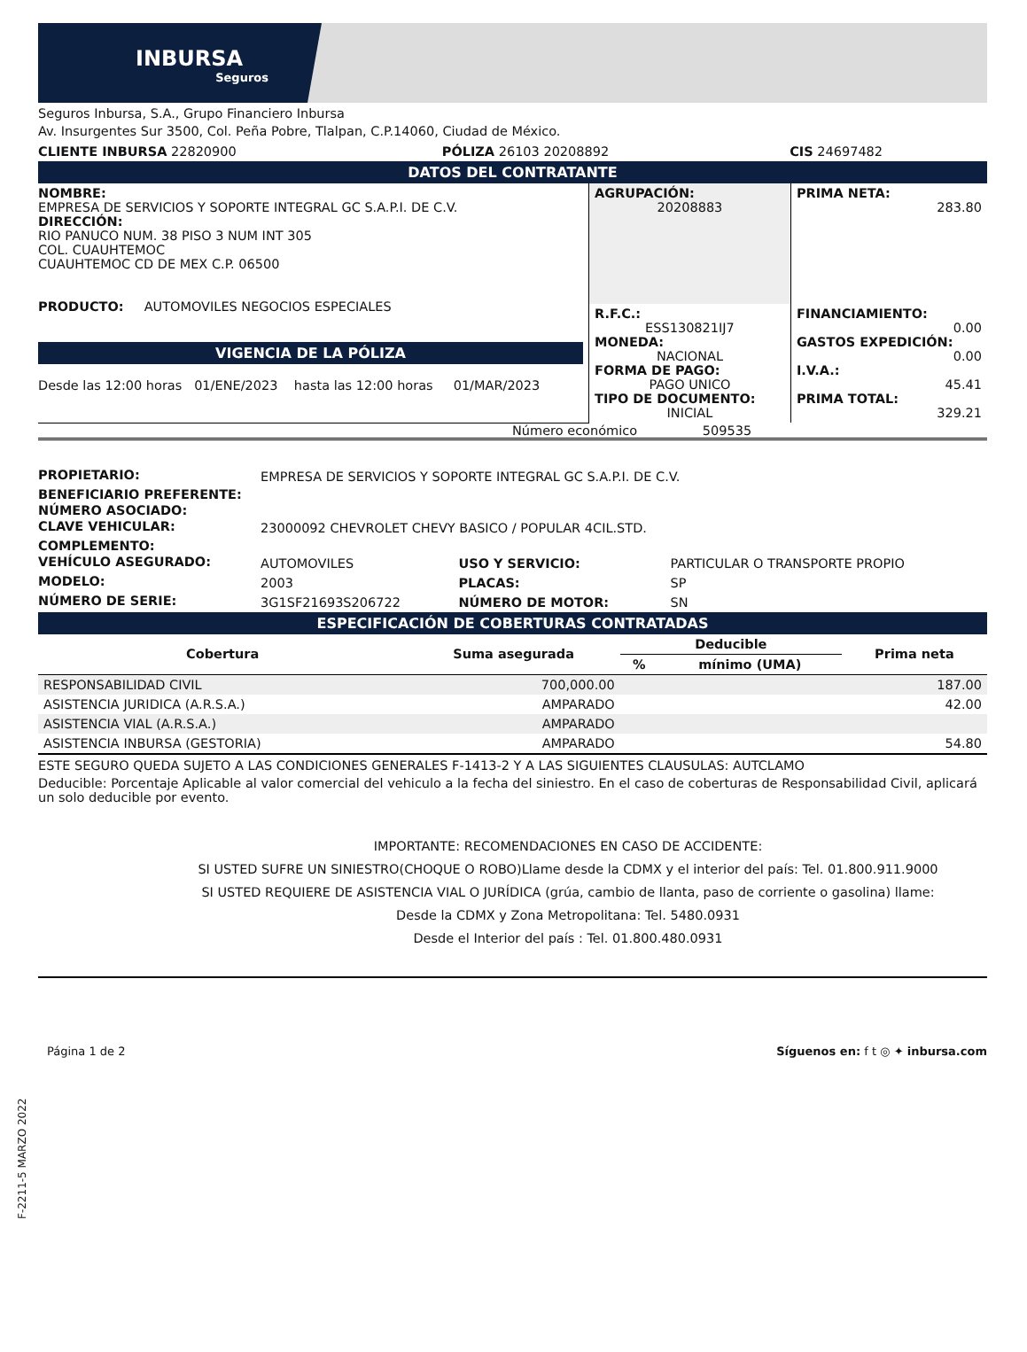INBURSA
Seguros
Seguros Inbursa, S.A., Grupo Financiero Inbursa
Av. Insurgentes Sur 3500, Col. Peña Pobre, Tlalpan, C.P.14060, Ciudad de México.
| CLIENTE INBURSA 22820900 | PÓLIZA 26103 20208892 | CIS 24697482 |
DATOS DEL CONTRATANTE
| NOMBRE: EMPRESA DE SERVICIOS Y SOPORTE INTEGRAL GC S.A.P.I. DE C.V. DIRECCIÓN: RIO PANUCO NUM. 38 PISO 3 NUM INT 305 COL. CUAUHTEMOC CUAUHTEMOC CD DE MEX C.P. 06500 PRODUCTO: AUTOMOVILES NEGOCIOS ESPECIALES VIGENCIA DE LA PÓLIZA Desde las 12:00 horas 01/ENE/2023 hasta las 12:00 horas 01/MAR/2023 | AGRUPACIÓN: 20208883 | PRIMA NETA: 283.80 |
| | R.F.C.: ESS130821IJ7 MONEDA: NACIONAL FORMA DE PAGO: PAGO UNICO TIPO DE DOCUMENTO: INICIAL | FINANCIAMIENTO: 0.00 GASTOS EXPEDICIÓN: 0.00 I.V.A.: 45.41 PRIMA TOTAL: 329.21 |
Número económico 509535
| PROPIETARIO: | EMPRESA DE SERVICIOS Y SOPORTE INTEGRAL GC S.A.P.I. DE C.V. | | |
| BENEFICIARIO PREFERENTE: | | | |
| NÚMERO ASOCIADO: | | | |
| CLAVE VEHICULAR: | 23000092 CHEVROLET CHEVY BASICO / POPULAR 4CIL.STD. | | |
| COMPLEMENTO: | | | |
| VEHÍCULO ASEGURADO: | AUTOMOVILES | USO Y SERVICIO: | PARTICULAR O TRANSPORTE PROPIO |
| MODELO: | 2003 | PLACAS: | SP |
| NÚMERO DE SERIE: | 3G1SF21693S206722 | NÚMERO DE MOTOR: | SN |
ESPECIFICACIÓN DE COBERTURAS CONTRATADAS
| Cobertura | Suma asegurada | Deducible | | Prima neta |
| --- | --- | --- | --- | --- |
| | | % | mínimo (UMA) | |
| RESPONSABILIDAD CIVIL | 700,000.00 | | | 187.00 |
| ASISTENCIA JURIDICA (A.R.S.A.) | AMPARADO | | | 42.00 |
| ASISTENCIA VIAL (A.R.S.A.) | AMPARADO | | | |
| ASISTENCIA INBURSA (GESTORIA) | AMPARADO | | | 54.80 |
ESTE SEGURO QUEDA SUJETO A LAS CONDICIONES GENERALES F-1413-2 Y A LAS SIGUIENTES CLAUSULAS: AUTCLAMO
Deducible: Porcentaje Aplicable al valor comercial del vehiculo a la fecha del siniestro. En el caso de coberturas de Responsabilidad Civil, aplicará un solo deducible por evento.
IMPORTANTE: RECOMENDACIONES EN CASO DE ACCIDENTE:
SI USTED SUFRE UN SINIESTRO(CHOQUE O ROBO)Llame desde la CDMX y el interior del país: Tel. 01.800.911.9000
SI USTED REQUIERE DE ASISTENCIA VIAL O JURÍDICA (grúa, cambio de llanta, paso de corriente o gasolina) llame:
Desde la CDMX y Zona Metropolitana: Tel. 5480.0931
Desde el Interior del país : Tel. 01.800.480.0931
Página 1 de 2 Síguenos en: f t ◎ ✦ inbursa.com
F-2211-5 MARZO 2022